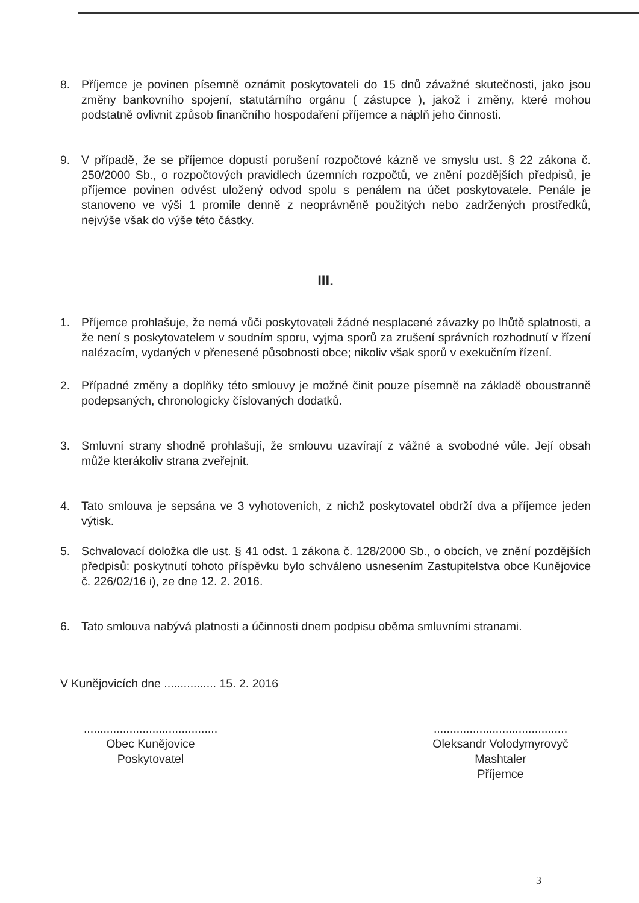8. Příjemce je povinen písemně oznámit poskytovateli do 15 dnů závažné skutečnosti, jako jsou změny bankovního spojení, statutárního orgánu ( zástupce ), jakož i změny, které mohou podstatně ovlivnit způsob finančního hospodaření příjemce a náplň jeho činnosti.
9. V případě, že se příjemce dopustí porušení rozpočtové kázně ve smyslu ust. § 22 zákona č. 250/2000 Sb., o rozpočtových pravidlech územních rozpočtů, ve znění pozdějších předpisů, je příjemce povinen odvést uložený odvod spolu s penálem na účet poskytovatele. Penále je stanoveno ve výši 1 promile denně z neoprávněně použitých nebo zadržených prostředků, nejvýše však do výše této částky.
III.
1. Příjemce prohlašuje, že nemá vůči poskytovateli žádné nesplacené závazky po lhůtě splatnosti, a že není s poskytovatelem v soudním sporu, vyjma sporů za zrušení správních rozhodnutí v řízení nalézacím, vydaných v přenesené působnosti obce; nikoliv však sporů v exekučním řízení.
2. Případné změny a doplňky této smlouvy je možné činit pouze písemně na základě oboustranně podepsaných, chronologicky číslovaných dodatků.
3. Smluvní strany shodně prohlašují, že smlouvu uzavírají z vážné a svobodné vůle. Její obsah může kterákoliv strana zveřejnit.
4. Tato smlouva je sepsána ve 3 vyhotoveních, z nichž poskytovatel obdrží dva a příjemce jeden výtisk.
5. Schvalovací doložka dle ust. § 41 odst. 1 zákona č. 128/2000 Sb., o obcích, ve znění pozdějších předpisů: poskytnutí tohoto příspěvku bylo schváleno usnesením Zastupitelstva obce Kunějovice č. 226/02/16 i), ze dne 12. 2. 2016.
6. Tato smlouva nabývá platnosti a účinnosti dnem podpisu oběma smluvními stranami.
V Kunějovicích dne ................ 15. 2. 2016
.........................................
Obec Kunějovice
Poskytovatel
.........................................
Oleksandr Volodymyrovyč Mashtaler
Příjemce
3